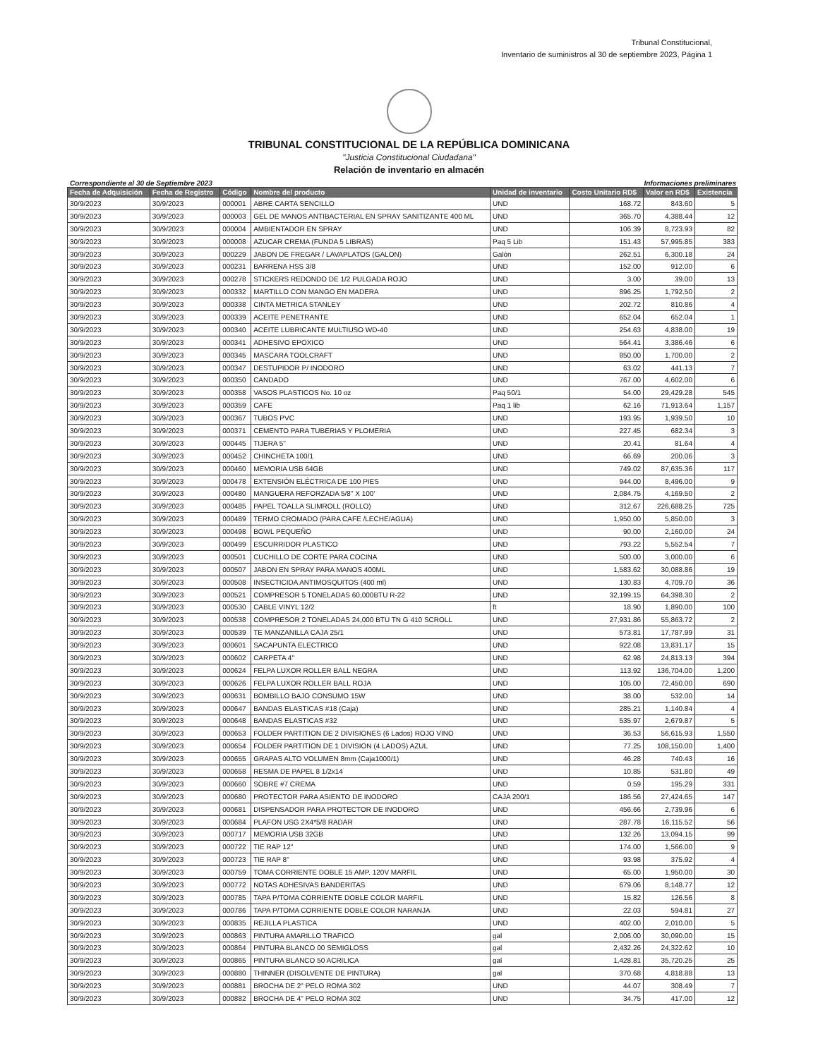Tribunal Constitucional,
Inventario de suministros al 30 de septiembre 2023, Página 1
TRIBUNAL CONSTITUCIONAL DE LA REPÚBLICA DOMINICANA
"Justicia Constitucional Ciudadana"
Relación de inventario en almacén
Correspondiente al 30 de Septiembre 2023 Informaciones preliminares
| Fecha de Adquisición | Fecha de Registro | Código | Nombre del producto | Unidad de inventario | Costo Unitario RD$ | Valor en RD$ | Existencia |
| --- | --- | --- | --- | --- | --- | --- | --- |
| 30/9/2023 | 30/9/2023 | 000001 | ABRE CARTA SENCILLO | UND | 168.72 | 843.60 | 5 |
| 30/9/2023 | 30/9/2023 | 000003 | GEL DE MANOS ANTIBACTERIAL EN SPRAY SANITIZANTE 400 ML | UND | 365.70 | 4,388.44 | 12 |
| 30/9/2023 | 30/9/2023 | 000004 | AMBIENTADOR EN SPRAY | UND | 106.39 | 8,723.93 | 82 |
| 30/9/2023 | 30/9/2023 | 000008 | AZUCAR CREMA (FUNDA 5 LIBRAS) | Paq 5 Lib | 151.43 | 57,995.85 | 383 |
| 30/9/2023 | 30/9/2023 | 000229 | JABON DE FREGAR / LAVAPLATOS (GALON) | Galón | 262.51 | 6,300.18 | 24 |
| 30/9/2023 | 30/9/2023 | 000231 | BARRENA HSS 3/8 | UND | 152.00 | 912.00 | 6 |
| 30/9/2023 | 30/9/2023 | 000278 | STICKERS REDONDO DE 1/2 PULGADA ROJO | UND | 3.00 | 39.00 | 13 |
| 30/9/2023 | 30/9/2023 | 000332 | MARTILLO CON MANGO EN MADERA | UND | 896.25 | 1,792.50 | 2 |
| 30/9/2023 | 30/9/2023 | 000338 | CINTA METRICA STANLEY | UND | 202.72 | 810.86 | 4 |
| 30/9/2023 | 30/9/2023 | 000339 | ACEITE PENETRANTE | UND | 652.04 | 652.04 | 1 |
| 30/9/2023 | 30/9/2023 | 000340 | ACEITE LUBRICANTE MULTIUSO WD-40 | UND | 254.63 | 4,838.00 | 19 |
| 30/9/2023 | 30/9/2023 | 000341 | ADHESIVO EPOXICO | UND | 564.41 | 3,386.46 | 6 |
| 30/9/2023 | 30/9/2023 | 000345 | MASCARA TOOLCRAFT | UND | 850.00 | 1,700.00 | 2 |
| 30/9/2023 | 30/9/2023 | 000347 | DESTUPIDOR P/ INODORO | UND | 63.02 | 441.13 | 7 |
| 30/9/2023 | 30/9/2023 | 000350 | CANDADO | UND | 767.00 | 4,602.00 | 6 |
| 30/9/2023 | 30/9/2023 | 000358 | VASOS PLASTICOS No. 10 oz | Paq 50/1 | 54.00 | 29,429.28 | 545 |
| 30/9/2023 | 30/9/2023 | 000359 | CAFE | Paq 1 lib | 62.16 | 71,913.64 | 1,157 |
| 30/9/2023 | 30/9/2023 | 000367 | TUBOS PVC | UND | 193.95 | 1,939.50 | 10 |
| 30/9/2023 | 30/9/2023 | 000371 | CEMENTO PARA TUBERIAS Y PLOMERIA | UND | 227.45 | 682.34 | 3 |
| 30/9/2023 | 30/9/2023 | 000445 | TIJERA 5" | UND | 20.41 | 81.64 | 4 |
| 30/9/2023 | 30/9/2023 | 000452 | CHINCHETA 100/1 | UND | 66.69 | 200.06 | 3 |
| 30/9/2023 | 30/9/2023 | 000460 | MEMORIA USB 64GB | UND | 749.02 | 87,635.36 | 117 |
| 30/9/2023 | 30/9/2023 | 000478 | EXTENSIÓN ELÉCTRICA DE 100 PIES | UND | 944.00 | 8,496.00 | 9 |
| 30/9/2023 | 30/9/2023 | 000480 | MANGUERA REFORZADA 5/8" X 100' | UND | 2,084.75 | 4,169.50 | 2 |
| 30/9/2023 | 30/9/2023 | 000485 | PAPEL TOALLA SLIMROLL (ROLLO) | UND | 312.67 | 226,688.25 | 725 |
| 30/9/2023 | 30/9/2023 | 000489 | TERMO CROMADO (PARA CAFE /LECHE/AGUA) | UND | 1,950.00 | 5,850.00 | 3 |
| 30/9/2023 | 30/9/2023 | 000498 | BOWL PEQUEÑO | UND | 90.00 | 2,160.00 | 24 |
| 30/9/2023 | 30/9/2023 | 000499 | ESCURRIDOR PLASTICO | UND | 793.22 | 5,552.54 | 7 |
| 30/9/2023 | 30/9/2023 | 000501 | CUCHILLO DE CORTE PARA COCINA | UND | 500.00 | 3,000.00 | 6 |
| 30/9/2023 | 30/9/2023 | 000507 | JABON EN SPRAY PARA MANOS 400ML | UND | 1,583.62 | 30,088.86 | 19 |
| 30/9/2023 | 30/9/2023 | 000508 | INSECTICIDA ANTIMOSQUITOS (400 ml) | UND | 130.83 | 4,709.70 | 36 |
| 30/9/2023 | 30/9/2023 | 000521 | COMPRESOR 5 TONELADAS 60,000BTU R-22 | UND | 32,199.15 | 64,398.30 | 2 |
| 30/9/2023 | 30/9/2023 | 000530 | CABLE VINYL 12/2 | ft | 18.90 | 1,890.00 | 100 |
| 30/9/2023 | 30/9/2023 | 000538 | COMPRESOR 2 TONELADAS 24,000 BTU TN G 410 SCROLL | UND | 27,931.86 | 55,863.72 | 2 |
| 30/9/2023 | 30/9/2023 | 000539 | TE MANZANILLA CAJA 25/1 | UND | 573.81 | 17,787.99 | 31 |
| 30/9/2023 | 30/9/2023 | 000601 | SACAPUNTA ELECTRICO | UND | 922.08 | 13,831.17 | 15 |
| 30/9/2023 | 30/9/2023 | 000602 | CARPETA 4" | UND | 62.98 | 24,813.13 | 394 |
| 30/9/2023 | 30/9/2023 | 000624 | FELPA LUXOR ROLLER BALL NEGRA | UND | 113.92 | 136,704.00 | 1,200 |
| 30/9/2023 | 30/9/2023 | 000626 | FELPA LUXOR ROLLER BALL ROJA | UND | 105.00 | 72,450.00 | 690 |
| 30/9/2023 | 30/9/2023 | 000631 | BOMBILLO BAJO CONSUMO 15W | UND | 38.00 | 532.00 | 14 |
| 30/9/2023 | 30/9/2023 | 000647 | BANDAS ELASTICAS #18 (Caja) | UND | 285.21 | 1,140.84 | 4 |
| 30/9/2023 | 30/9/2023 | 000648 | BANDAS ELASTICAS #32 | UND | 535.97 | 2,679.87 | 5 |
| 30/9/2023 | 30/9/2023 | 000653 | FOLDER PARTITION DE 2 DIVISIONES (6 Lados) ROJO VINO | UND | 36.53 | 56,615.93 | 1,550 |
| 30/9/2023 | 30/9/2023 | 000654 | FOLDER PARTITION DE 1 DIVISION (4 LADOS) AZUL | UND | 77.25 | 108,150.00 | 1,400 |
| 30/9/2023 | 30/9/2023 | 000655 | GRAPAS ALTO VOLUMEN 8mm (Caja1000/1) | UND | 46.28 | 740.43 | 16 |
| 30/9/2023 | 30/9/2023 | 000658 | RESMA DE PAPEL 8 1/2x14 | UND | 10.85 | 531.80 | 49 |
| 30/9/2023 | 30/9/2023 | 000660 | SOBRE #7 CREMA | UND | 0.59 | 195.29 | 331 |
| 30/9/2023 | 30/9/2023 | 000680 | PROTECTOR PARA ASIENTO DE INODORO | CAJA 200/1 | 186.56 | 27,424.65 | 147 |
| 30/9/2023 | 30/9/2023 | 000681 | DISPENSADOR PARA PROTECTOR DE INODORO | UND | 456.66 | 2,739.96 | 6 |
| 30/9/2023 | 30/9/2023 | 000684 | PLAFON USG 2X4*5/8 RADAR | UND | 287.78 | 16,115.52 | 56 |
| 30/9/2023 | 30/9/2023 | 000717 | MEMORIA USB 32GB | UND | 132.26 | 13,094.15 | 99 |
| 30/9/2023 | 30/9/2023 | 000722 | TIE RAP 12" | UND | 174.00 | 1,566.00 | 9 |
| 30/9/2023 | 30/9/2023 | 000723 | TIE RAP 8" | UND | 93.98 | 375.92 | 4 |
| 30/9/2023 | 30/9/2023 | 000759 | TOMA CORRIENTE DOBLE 15 AMP. 120V MARFIL | UND | 65.00 | 1,950.00 | 30 |
| 30/9/2023 | 30/9/2023 | 000772 | NOTAS ADHESIVAS BANDERITAS | UND | 679.06 | 8,148.77 | 12 |
| 30/9/2023 | 30/9/2023 | 000785 | TAPA P/TOMA CORRIENTE DOBLE COLOR MARFIL | UND | 15.82 | 126.56 | 8 |
| 30/9/2023 | 30/9/2023 | 000786 | TAPA P/TOMA CORRIENTE DOBLE COLOR NARANJA | UND | 22.03 | 594.81 | 27 |
| 30/9/2023 | 30/9/2023 | 000835 | REJILLA PLASTICA | UND | 402.00 | 2,010.00 | 5 |
| 30/9/2023 | 30/9/2023 | 000863 | PINTURA AMARILLO TRAFICO | gal | 2,006.00 | 30,090.00 | 15 |
| 30/9/2023 | 30/9/2023 | 000864 | PINTURA BLANCO 00 SEMIGLOSS | gal | 2,432.26 | 24,322.62 | 10 |
| 30/9/2023 | 30/9/2023 | 000865 | PINTURA BLANCO 50 ACRILICA | gal | 1,428.81 | 35,720.25 | 25 |
| 30/9/2023 | 30/9/2023 | 000880 | THINNER (DISOLVENTE DE PINTURA) | gal | 370.68 | 4,818.88 | 13 |
| 30/9/2023 | 30/9/2023 | 000881 | BROCHA DE 2" PELO ROMA 302 | UND | 44.07 | 308.49 | 7 |
| 30/9/2023 | 30/9/2023 | 000882 | BROCHA DE 4" PELO ROMA 302 | UND | 34.75 | 417.00 | 12 |